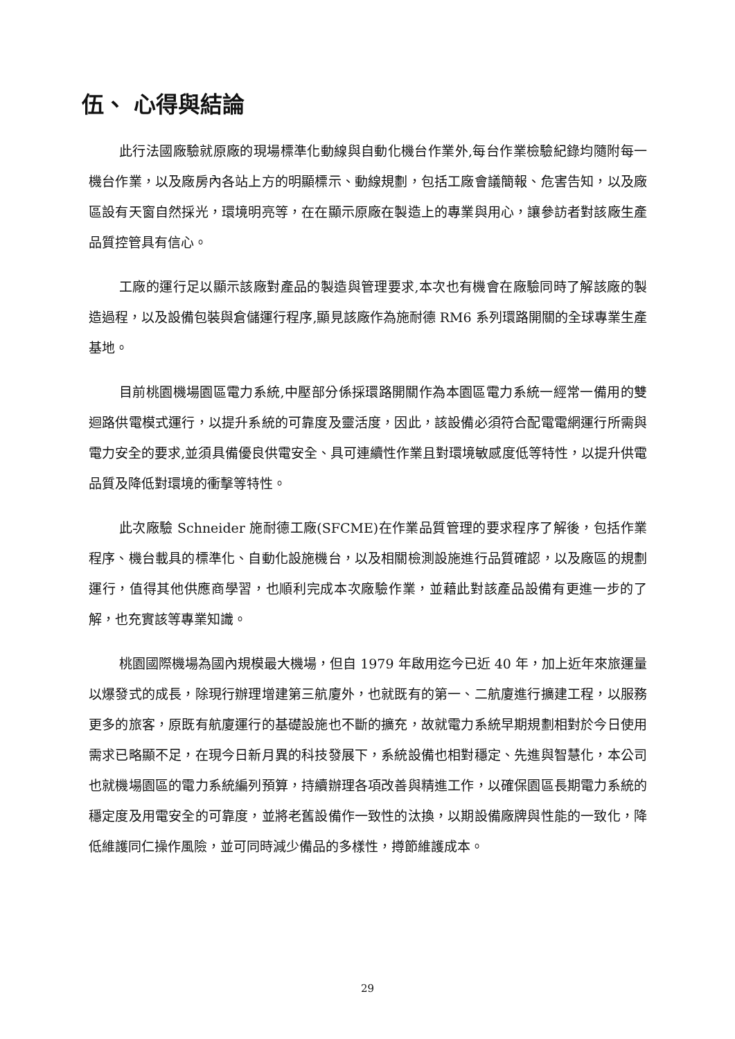伍、 心得與結論
此行法國廠驗就原廠的現場標準化動線與自動化機台作業外,每台作業檢驗紀錄均隨附每一機台作業，以及廠房內各站上方的明顯標示、動線規劃，包括工廠會議簡報、危害告知，以及廠區設有天窗自然採光，環境明亮等，在在顯示原廠在製造上的專業與用心，讓參訪者對該廠生產品質控管具有信心。
工廠的運行足以顯示該廠對產品的製造與管理要求,本次也有機會在廠驗同時了解該廠的製造過程，以及設備包裝與倉儲運行程序,顯見該廠作為施耐德 RM6 系列環路開關的全球專業生產基地。
目前桃園機場園區電力系統,中壓部分係採環路開關作為本園區電力系統一經常一備用的雙迴路供電模式運行，以提升系統的可靠度及靈活度，因此，該設備必須符合配電電網運行所需與電力安全的要求,並須具備優良供電安全、具可連續性作業且對環境敏感度低等特性，以提升供電品質及降低對環境的衝擊等特性。
此次廠驗 Schneider 施耐德工廠(SFCME)在作業品質管理的要求程序了解後，包括作業程序、機台載具的標準化、自動化設施機台，以及相關檢測設施進行品質確認，以及廠區的規劃運行，值得其他供應商學習，也順利完成本次廠驗作業，並藉此對該產品設備有更進一步的了解，也充實該等專業知識。
桃園國際機場為國內規模最大機場，但自 1979 年啟用迄今已近 40 年，加上近年來旅運量以爆發式的成長，除現行辦理增建第三航廈外，也就既有的第一、二航廈進行擴建工程，以服務更多的旅客，原既有航廈運行的基礎設施也不斷的擴充，故就電力系統早期規劃相對於今日使用需求已略顯不足，在現今日新月異的科技發展下，系統設備也相對穩定、先進與智慧化，本公司也就機場園區的電力系統編列預算，持續辦理各項改善與精進工作，以確保園區長期電力系統的穩定度及用電安全的可靠度，並將老舊設備作一致性的汰換，以期設備廠牌與性能的一致化，降低維護同仁操作風險，並可同時減少備品的多樣性，撙節維護成本。
29